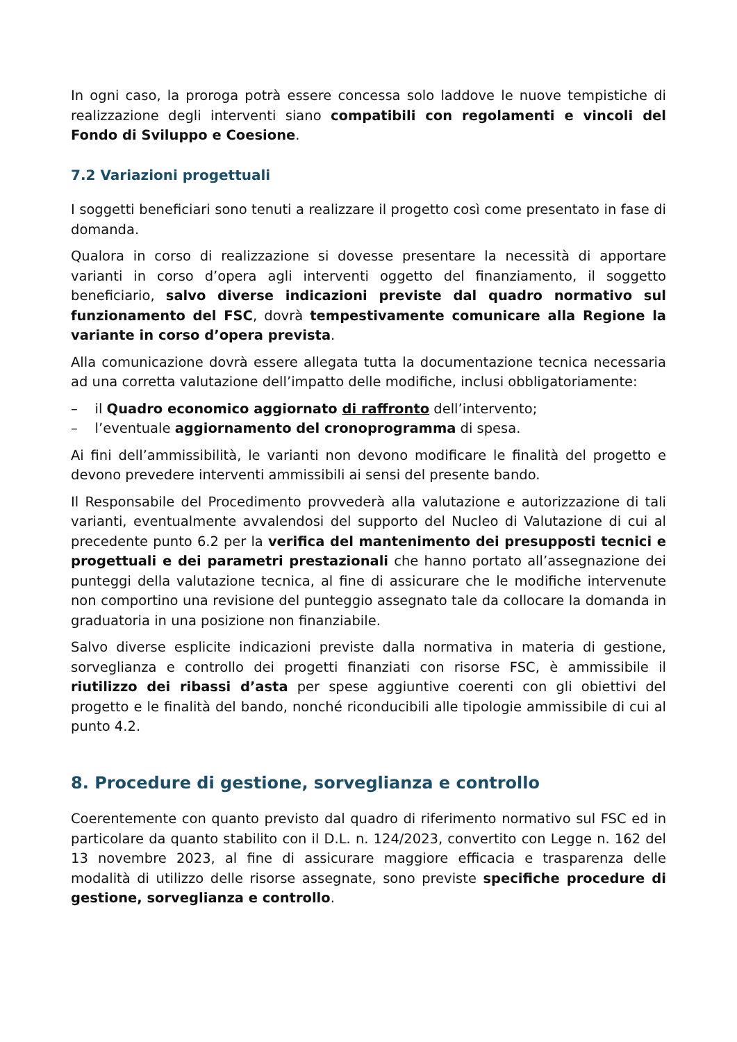In ogni caso, la proroga potrà essere concessa solo laddove le nuove tempistiche di realizzazione degli interventi siano compatibili con regolamenti e vincoli del Fondo di Sviluppo e Coesione.
7.2 Variazioni progettuali
I soggetti beneficiari sono tenuti a realizzare il progetto così come presentato in fase di domanda.
Qualora in corso di realizzazione si dovesse presentare la necessità di apportare varianti in corso d’opera agli interventi oggetto del finanziamento, il soggetto beneficiario, salvo diverse indicazioni previste dal quadro normativo sul funzionamento del FSC, dovrà tempestivamente comunicare alla Regione la variante in corso d’opera prevista.
Alla comunicazione dovrà essere allegata tutta la documentazione tecnica necessaria ad una corretta valutazione dell’impatto delle modifiche, inclusi obbligatoriamente:
– il Quadro economico aggiornato di raffronto dell’intervento;
– l’eventuale aggiornamento del cronoprogramma di spesa.
Ai fini dell’ammissibilità, le varianti non devono modificare le finalità del progetto e devono prevedere interventi ammissibili ai sensi del presente bando.
Il Responsabile del Procedimento provvederà alla valutazione e autorizzazione di tali varianti, eventualmente avvalendosi del supporto del Nucleo di Valutazione di cui al precedente punto 6.2 per la verifica del mantenimento dei presupposti tecnici e progettuali e dei parametri prestazionali che hanno portato all’assegnazione dei punteggi della valutazione tecnica, al fine di assicurare che le modifiche intervenute non comportino una revisione del punteggio assegnato tale da collocare la domanda in graduatoria in una posizione non finanziabile.
Salvo diverse esplicite indicazioni previste dalla normativa in materia di gestione, sorveglianza e controllo dei progetti finanziati con risorse FSC, è ammissibile il riutilizzo dei ribassi d’asta per spese aggiuntive coerenti con gli obiettivi del progetto e le finalità del bando, nonché riconducibili alle tipologie ammissibile di cui al punto 4.2.
8. Procedure di gestione, sorveglianza e controllo
Coerentemente con quanto previsto dal quadro di riferimento normativo sul FSC ed in particolare da quanto stabilito con il D.L. n. 124/2023, convertito con Legge n. 162 del 13 novembre 2023, al fine di assicurare maggiore efficacia e trasparenza delle modalità di utilizzo delle risorse assegnate, sono previste specifiche procedure di gestione, sorveglianza e controllo.